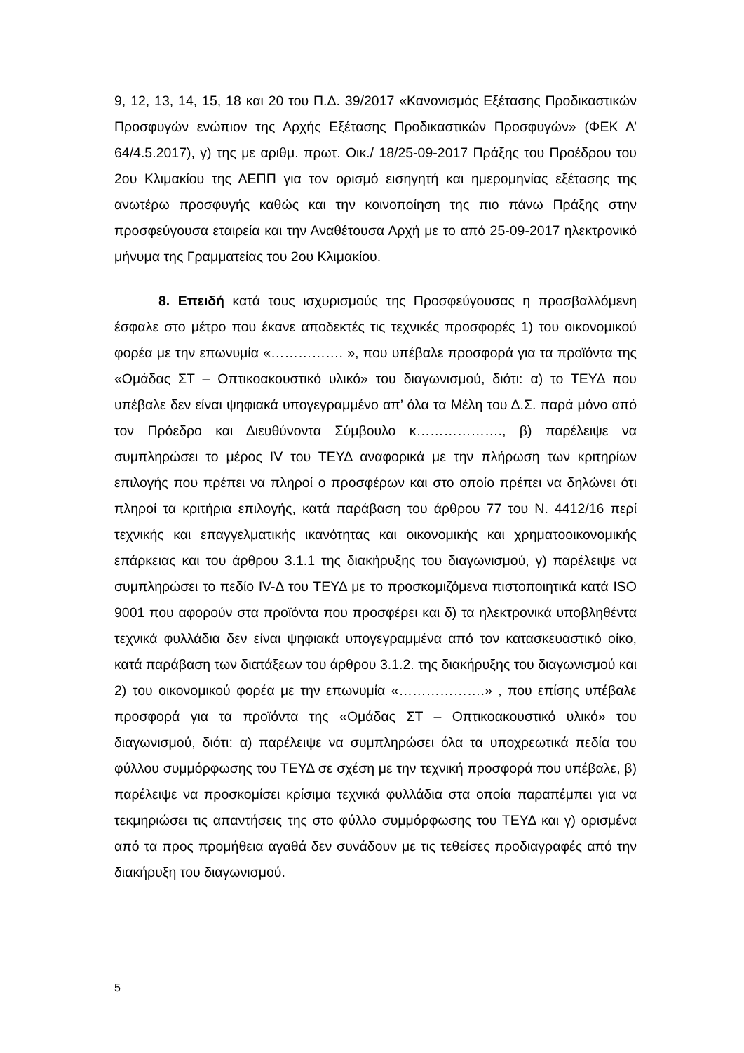9, 12, 13, 14, 15, 18 και 20 του Π.Δ. 39/2017 «Κανονισμός Εξέτασης Προδικαστικών Προσφυγών ενώπιον της Αρχής Εξέτασης Προδικαστικών Προσφυγών» (ΦΕΚ Α’ 64/4.5.2017), γ) της με αριθμ. πρωτ. Οικ./ 18/25-09-2017 Πράξης του Προέδρου του 2ου Κλιμακίου της ΑΕΠΠ για τον ορισμό εισηγητή και ημερομηνίας εξέτασης της ανωτέρω προσφυγής καθώς και την κοινοποίηση της πιο πάνω Πράξης στην προσφεύγουσα εταιρεία και την Αναθέτουσα Αρχή με το από 25-09-2017 ηλεκτρονικό μήνυμα της Γραμματείας του 2ου Κλιμακίου.
8. Επειδή κατά τους ισχυρισμούς της Προσφεύγουσας η προσβαλλόμενη έσφαλε στο μέτρο που έκανε αποδεκτές τις τεχνικές προσφορές 1) του οικονομικού φορέα με την επωνυμία «……………. », που υπέβαλε προσφορά για τα προϊόντα της «Ομάδας ΣΤ – Οπτικοακουστικό υλικό» του διαγωνισμού, διότι: α) το ΤΕΥΔ που υπέβαλε δεν είναι ψηφιακά υπογεγραμμένο απ’ όλα τα Μέλη του Δ.Σ. παρά μόνο από τον Πρόεδρο και Διευθύνοντα Σύμβουλο κ………………., β) παρέλειψε να συμπληρώσει το μέρος IV του ΤΕΥΔ αναφορικά με την πλήρωση των κριτηρίων επιλογής που πρέπει να πληροί ο προσφέρων και στο οποίο πρέπει να δηλώνει ότι πληροί τα κριτήρια επιλογής, κατά παράβαση του άρθρου 77 του Ν. 4412/16 περί τεχνικής και επαγγελματικής ικανότητας και οικονομικής και χρηματοοικονομικής επάρκειας και του άρθρου 3.1.1 της διακήρυξης του διαγωνισμού, γ) παρέλειψε να συμπληρώσει το πεδίο IV-Δ του ΤΕΥΔ με το προσκομιζόμενα πιστοποιητικά κατά ISO 9001 που αφορούν στα προϊόντα που προσφέρει και δ) τα ηλεκτρονικά υποβληθέντα τεχνικά φυλλάδια δεν είναι ψηφιακά υπογεγραμμένα από τον κατασκευαστικό οίκο, κατά παράβαση των διατάξεων του άρθρου 3.1.2. της διακήρυξης του διαγωνισμού και 2) του οικονομικού φορέα με την επωνυμία «……………….» , που επίσης υπέβαλε προσφορά για τα προϊόντα της «Ομάδας ΣΤ – Οπτικοακουστικό υλικό» του διαγωνισμού, διότι: α) παρέλειψε να συμπληρώσει όλα τα υποχρεωτικά πεδία του φύλλου συμμόρφωσης του ΤΕΥΔ σε σχέση με την τεχνική προσφορά που υπέβαλε, β) παρέλειψε να προσκομίσει κρίσιμα τεχνικά φυλλάδια στα οποία παραπέμπει για να τεκμηριώσει τις απαντήσεις της στο φύλλο συμμόρφωσης του ΤΕΥΔ και γ) ορισμένα από τα προς προμήθεια αγαθά δεν συνάδουν με τις τεθείσες προδιαγραφές από την διακήρυξη του διαγωνισμού.
5